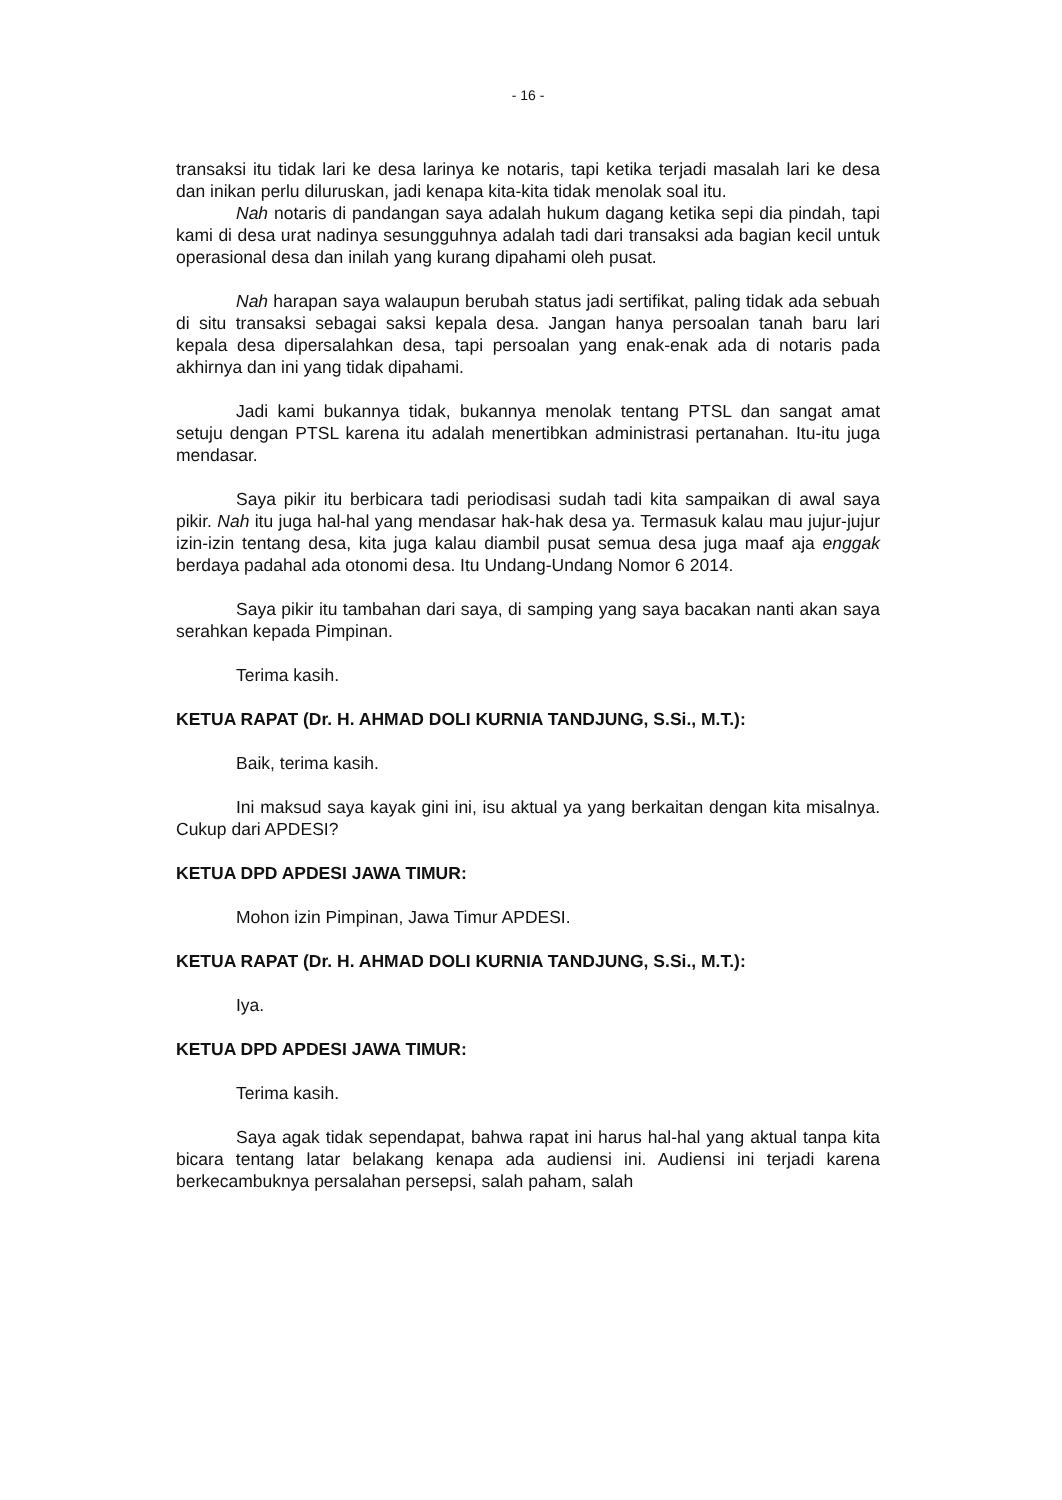- 16 -
transaksi itu tidak lari ke desa larinya ke notaris, tapi ketika terjadi masalah lari ke desa dan inikan perlu diluruskan, jadi kenapa kita-kita tidak menolak soal itu.
Nah notaris di pandangan saya adalah hukum dagang ketika sepi dia pindah, tapi kami di desa urat nadinya sesungguhnya adalah tadi dari transaksi ada bagian kecil untuk operasional desa dan inilah yang kurang dipahami oleh pusat.
Nah harapan saya walaupun berubah status jadi sertifikat, paling tidak ada sebuah di situ transaksi sebagai saksi kepala desa. Jangan hanya persoalan tanah baru lari kepala desa dipersalahkan desa, tapi persoalan yang enak-enak ada di notaris pada akhirnya dan ini yang tidak dipahami.
Jadi kami bukannya tidak, bukannya menolak tentang PTSL dan sangat amat setuju dengan PTSL karena itu adalah menertibkan administrasi pertanahan. Itu-itu juga mendasar.
Saya pikir itu berbicara tadi periodisasi sudah tadi kita sampaikan di awal saya pikir. Nah itu juga hal-hal yang mendasar hak-hak desa ya. Termasuk kalau mau jujur-jujur izin-izin tentang desa, kita juga kalau diambil pusat semua desa juga maaf aja enggak berdaya padahal ada otonomi desa. Itu Undang-Undang Nomor 6 2014.
Saya pikir itu tambahan dari saya, di samping yang saya bacakan nanti akan saya serahkan kepada Pimpinan.
Terima kasih.
KETUA RAPAT (Dr. H. AHMAD DOLI KURNIA TANDJUNG, S.Si., M.T.):
Baik, terima kasih.
Ini maksud saya kayak gini ini, isu aktual ya yang berkaitan dengan kita misalnya. Cukup dari APDESI?
KETUA DPD APDESI JAWA TIMUR:
Mohon izin Pimpinan, Jawa Timur APDESI.
KETUA RAPAT (Dr. H. AHMAD DOLI KURNIA TANDJUNG, S.Si., M.T.):
Iya.
KETUA DPD APDESI JAWA TIMUR:
Terima kasih.
Saya agak tidak sependapat, bahwa rapat ini harus hal-hal yang aktual tanpa kita bicara tentang latar belakang kenapa ada audiensi ini. Audiensi ini terjadi karena berkecambuknya persalahan persepsi, salah paham, salah